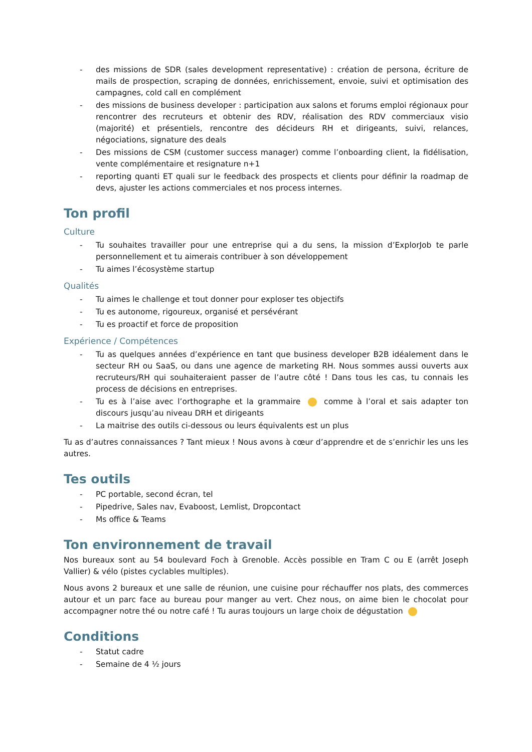- des missions de SDR (sales development representative) : création de persona, écriture de mails de prospection, scraping de données, enrichissement, envoie, suivi et optimisation des campagnes, cold call en complément
- des missions de business developer : participation aux salons et forums emploi régionaux pour rencontrer des recruteurs et obtenir des RDV, réalisation des RDV commerciaux visio (majorité) et présentiels, rencontre des décideurs RH et dirigeants, suivi, relances, négociations, signature des deals
- Des missions de CSM (customer success manager) comme l’onboarding client, la fidélisation, vente complémentaire et resignature n+1
- reporting quanti ET quali sur le feedback des prospects et clients pour définir la roadmap de devs, ajuster les actions commerciales et nos process internes.
Ton profil
Culture
- Tu souhaites travailler pour une entreprise qui a du sens, la mission d’ExplorJob te parle personnellement et tu aimerais contribuer à son développement
- Tu aimes l’écosystème startup
Qualités
- Tu aimes le challenge et tout donner pour exploser tes objectifs
- Tu es autonome, rigoureux, organisé et persévérant
- Tu es proactif et force de proposition
Expérience / Compétences
- Tu as quelques années d’expérience en tant que business developer B2B idéalement dans le secteur RH ou SaaS, ou dans une agence de marketing RH. Nous sommes aussi ouverts aux recruteurs/RH qui souhaiteraient passer de l’autre côté ! Dans tous les cas, tu connais les process de décisions en entreprises.
- Tu es à l’aise avec l’orthographe et la grammaire comme à l’oral et sais adapter ton discours jusqu’au niveau DRH et dirigeants
- La maitrise des outils ci-dessous ou leurs équivalents est un plus
Tu as d’autres connaissances ? Tant mieux ! Nous avons à cœur d’apprendre et de s’enrichir les uns les autres.
Tes outils
- PC portable, second écran, tel
- Pipedrive, Sales nav, Evaboost, Lemlist, Dropcontact
- Ms office & Teams
Ton environnement de travail
Nos bureaux sont au 54 boulevard Foch à Grenoble. Accès possible en Tram C ou E (arrêt Joseph Vallier) & vélo (pistes cyclables multiples).
Nous avons 2 bureaux et une salle de réunion, une cuisine pour réchauffer nos plats, des commerces autour et un parc face au bureau pour manger au vert. Chez nous, on aime bien le chocolat pour accompagner notre thé ou notre café ! Tu auras toujours un large choix de dégustation
Conditions
- Statut cadre
- Semaine de 4 ½ jours